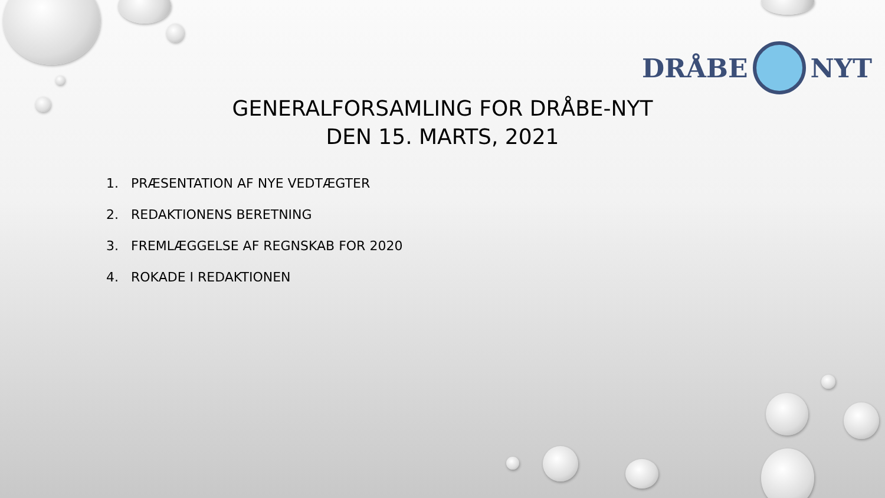DRÅBE NYT
GENERALFORSAMLING FOR DRÅBE-NYT
DEN 15. MARTS, 2021
1. PRÆSENTATION AF NYE VEDTÆGTER
2. REDAKTIONENS BERETNING
3. FREMLÆGGELSE AF REGNSKAB FOR 2020
4. ROKADE I REDAKTIONEN